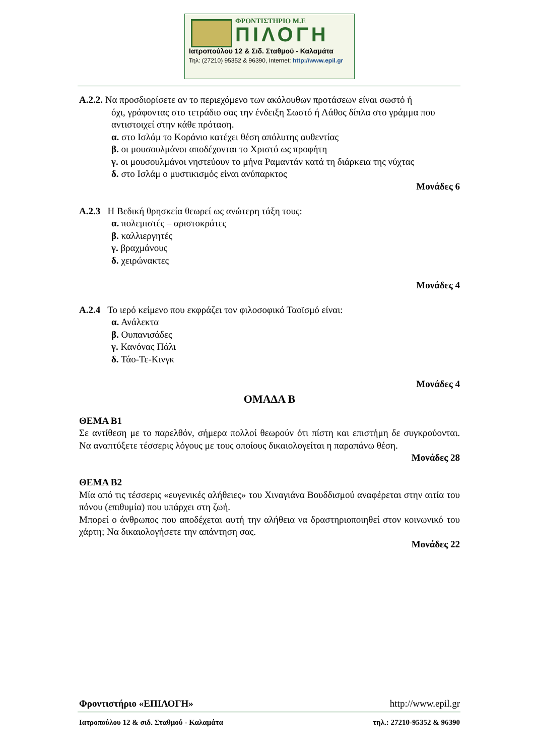ΦΡΟΝΤΙΣΤΗΡΙΟ Μ.Ε
ΠΙΛΟΓΗ
Ιατροπούλου 12 & Σιδ. Σταθμού - Καλαμάτα
Τηλ: (27210) 95352 & 96390, Internet: http://www.epil.gr
Α.2.2. Να προσδιορίσετε αν το περιεχόμενο των ακόλουθων προτάσεων είναι σωστό ή
όχι, γράφοντας στο τετράδιο σας την ένδειξη Σωστό ή Λάθος δίπλα στο γράμμα που αντιστοιχεί στην κάθε πρόταση.
α. στο Ισλάμ το Κοράνιο κατέχει θέση απόλυτης αυθεντίας
β. οι μουσουλμάνοι αποδέχονται το Χριστό ως προφήτη
γ. οι μουσουλμάνοι νηστεύουν το μήνα Ραμαντάν κατά τη διάρκεια της νύχτας
δ. στο Ισλάμ ο μυστικισμός είναι ανύπαρκτος
Μονάδες 6
Α.2.3 Η Βεδική θρησκεία θεωρεί ως ανώτερη τάξη τους:
α. πολεμιστές – αριστοκράτες
β. καλλιεργητές
γ. βραχμάνους
δ. χειρώνακτες
Μονάδες 4
Α.2.4 Το ιερό κείμενο που εκφράζει τον φιλοσοφικό Ταοϊσμό είναι:
α. Ανάλεκτα
β. Ουπανισάδες
γ. Κανόνας Πάλι
δ. Τάο-Τε-Κινγκ
Μονάδες 4
ΟΜΑΔΑ Β
ΘΕΜΑ Β1
Σε αντίθεση με το παρελθόν, σήμερα πολλοί θεωρούν ότι πίστη και επιστήμη δε συγκρούονται. Να αναπτύξετε τέσσερις λόγους με τους οποίους δικαιολογείται η παραπάνω θέση.
Μονάδες 28
ΘΕΜΑ Β2
Μία από τις τέσσερις «ευγενικές αλήθειες» του Χιναγιάνα Βουδδισμού αναφέρεται στην αιτία του πόνου (επιθυμία) που υπάρχει στη ζωή.
Μπορεί ο άνθρωπος που αποδέχεται αυτή την αλήθεια να δραστηριοποιηθεί στον κοινωνικό του χάρτη; Να δικαιολογήσετε την απάντηση σας.
Μονάδες 22
Φροντιστήριο «ΕΠΙΛΟΓΗ» http://www.epil.gr
Ιατροπούλου 12 & σιδ. Σταθμού - Καλαμάτα τηλ.: 27210-95352 & 96390